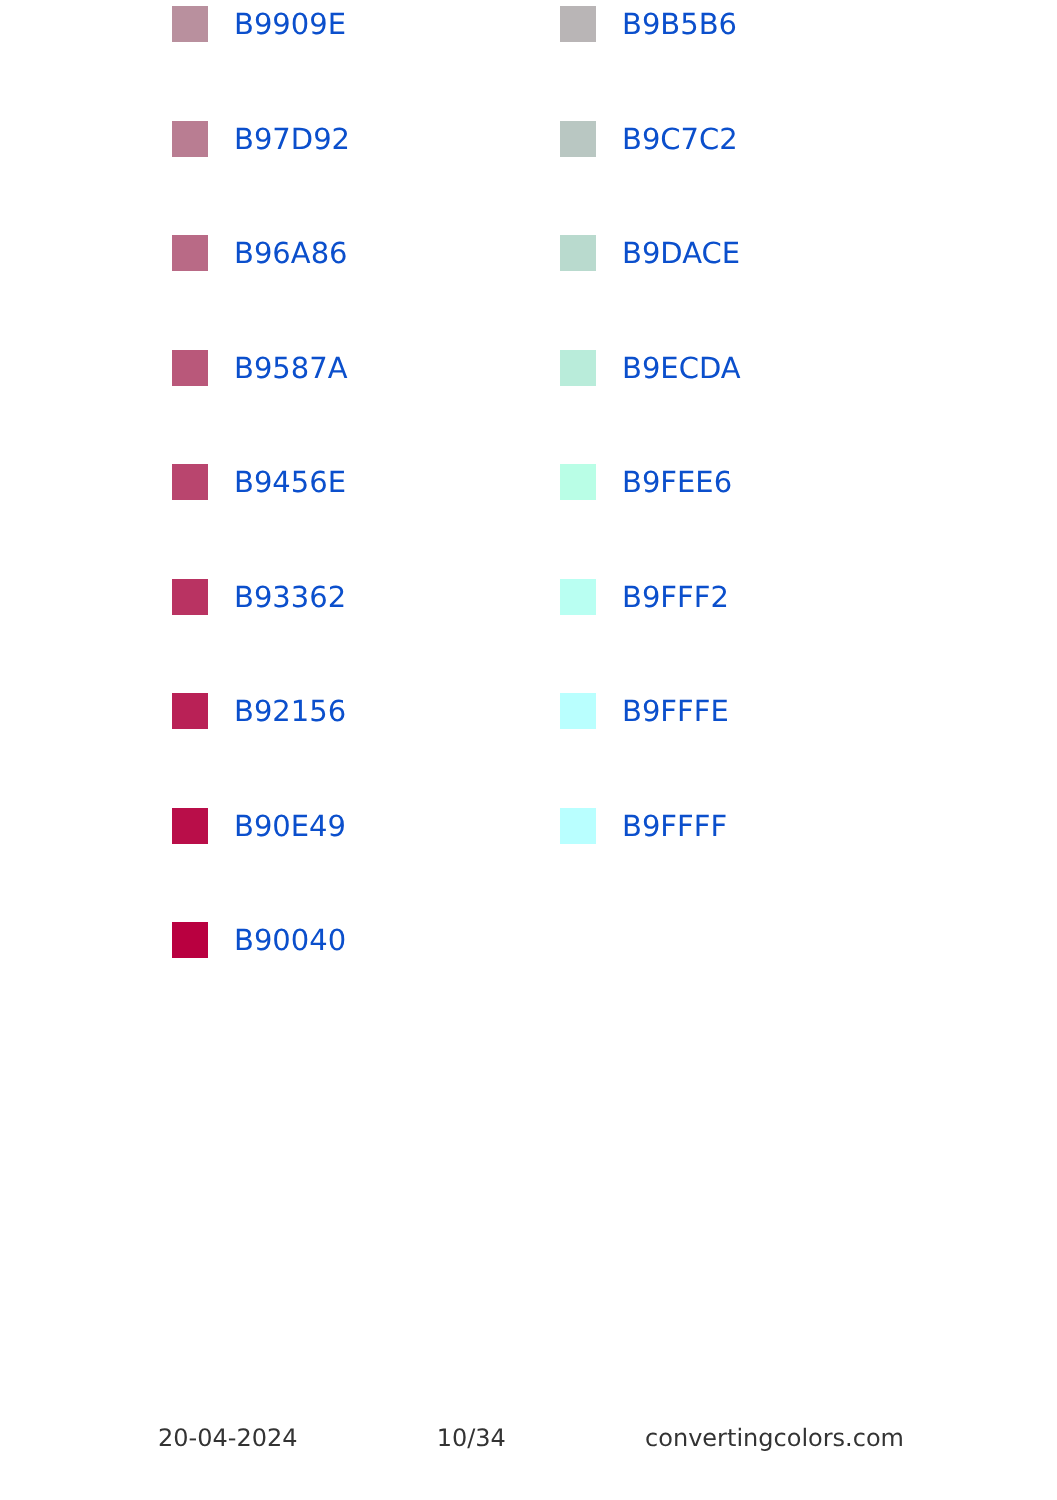B9909E
B9B5B6
B97D92
B9C7C2
B96A86
B9DACE
B9587A
B9ECDA
B9456E
B9FEE6
B93362
B9FFF2
B92156
B9FFFE
B90E49
B9FFFF
B90040
20-04-2024 10/34 convertingcolors.com